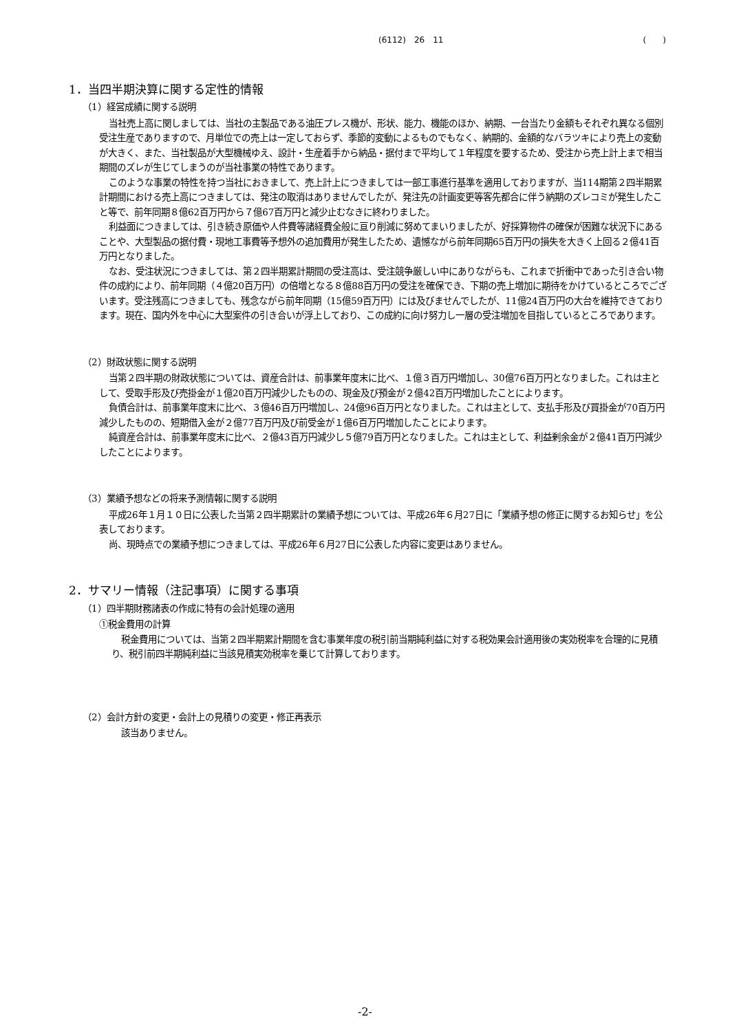(6112)　26　11 (　　)
1．当四半期決算に関する定性的情報
（1）経営成績に関する説明
当社売上高に関しましては、当社の主製品である油圧プレス機が、形状、能力、機能のほか、納期、一台当たり金額もそれぞれ異なる個別受注生産でありますので、月単位での売上は一定しておらず、季節的変動によるものでもなく、納期的、金額的なバラツキにより売上の変動が大きく、また、当社製品が大型機械ゆえ、設計・生産着手から納品・据付まで平均して１年程度を要するため、受注から売上計上まで相当期間のズレが生じてしまうのが当社事業の特性であります。
このような事業の特性を持つ当社におきまして、売上計上につきましては一部工事進行基準を適用しておりますが、当114期第２四半期累計期間における売上高につきましては、発注の取消はありませんでしたが、発注先の計画変更等客先都合に伴う納期のズレコミが発生したこと等で、前年同期８億62百万円から７億67百万円と減少止むなきに終わりました。
利益面につきましては、引き続き原価や人件費等諸経費全般に亘り削減に努めてまいりましたが、好採算物件の確保が困難な状況下にあることや、大型製品の据付費・現地工事費等予想外の追加費用が発生したため、遺憾ながら前年同期65百万円の損失を大きく上回る２億41百万円となりました。
なお、受注状況につきましては、第２四半期累計期間の受注高は、受注競争厳しい中にありながらも、これまで折衝中であった引き合い物件の成約により、前年同期（４億20百万円）の倍増となる８億88百万円の受注を確保でき、下期の売上増加に期待をかけているところでございます。受注残高につきましても、残念ながら前年同期（15億59百万円）には及びませんでしたが、11億24百万円の大台を維持できております。現在、国内外を中心に大型案件の引き合いが浮上しており、この成約に向け努力し一層の受注増加を目指しているところであります。
（2）財政状態に関する説明
当第２四半期の財政状態については、資産合計は、前事業年度末に比べ、１億３百万円増加し、30億76百万円となりました。これは主として、受取手形及び売掛金が１億20百万円減少したものの、現金及び預金が２億42百万円増加したことによります。
負債合計は、前事業年度末に比べ、３億46百万円増加し、24億96百万円となりました。これは主として、支払手形及び買掛金が70百万円減少したものの、短期借入金が２億77百万円及び前受金が１億6百万円増加したことによります。
純資産合計は、前事業年度末に比べ、２億43百万円減少し５億79百万円となりました。これは主として、利益剰余金が２億41百万円減少したことによります。
（3）業績予想などの将来予測情報に関する説明
平成26年１月１０日に公表した当第２四半期累計の業績予想については、平成26年６月27日に「業績予想の修正に関するお知らせ」を公表しております。
尚、現時点での業績予想につきましては、平成26年６月27日に公表した内容に変更はありません。
2．サマリー情報（注記事項）に関する事項
（1）四半期財務諸表の作成に特有の会計処理の適用
①税金費用の計算
税金費用については、当第２四半期累計期間を含む事業年度の税引前当期純利益に対する税効果会計適用後の実効税率を合理的に見積り、税引前四半期純利益に当該見積実効税率を乗じて計算しております。
（2）会計方針の変更・会計上の見積りの変更・修正再表示
該当ありません。
-2-